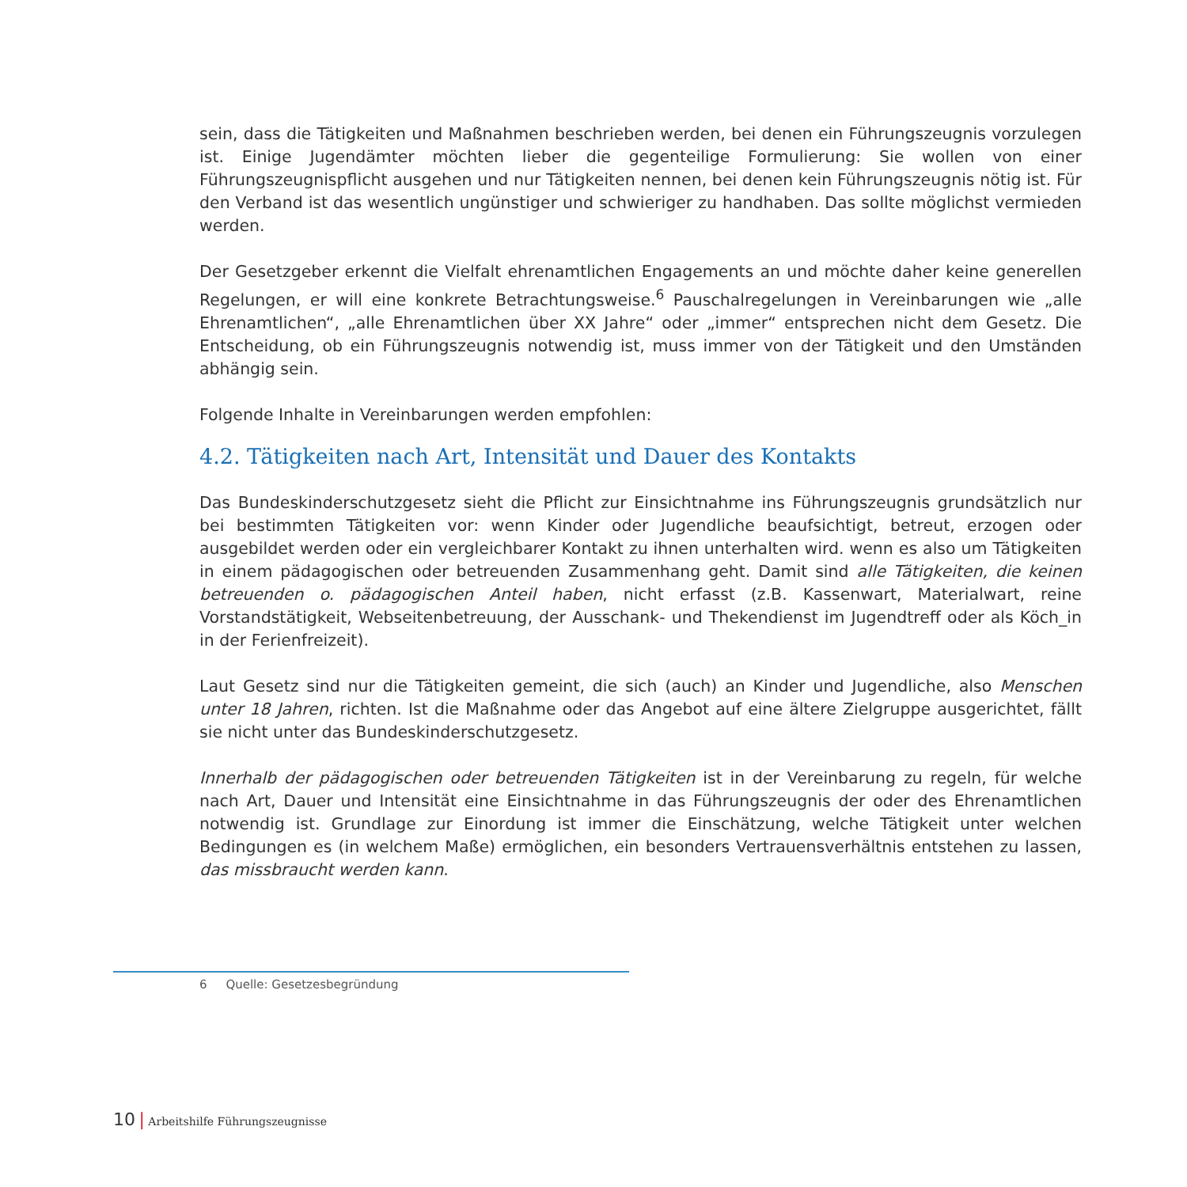sein, dass die Tätigkeiten und Maßnahmen beschrieben werden, bei denen ein Führungszeugnis vorzulegen ist. Einige Jugendämter möchten lieber die gegenteilige Formulierung: Sie wollen von einer Führungszeugnispflicht ausgehen und nur Tätigkeiten nennen, bei denen kein Führungszeugnis nötig ist. Für den Verband ist das wesentlich ungünstiger und schwieriger zu handhaben. Das sollte möglichst vermieden werden.
Der Gesetzgeber erkennt die Vielfalt ehrenamtlichen Engagements an und möchte daher keine generellen Regelungen, er will eine konkrete Betrachtungsweise.<sup>6</sup> Pauschalregelungen in Vereinbarungen wie „alle Ehrenamtlichen“, „alle Ehrenamtlichen über XX Jahre“ oder „immer“ entsprechen nicht dem Gesetz. Die Entscheidung, ob ein Führungszeugnis notwendig ist, muss immer von der Tätigkeit und den Umständen abhängig sein.
Folgende Inhalte in Vereinbarungen werden empfohlen:
4.2. Tätigkeiten nach Art, Intensität und Dauer des Kontakts
Das Bundeskinderschutzgesetz sieht die Pflicht zur Einsichtnahme ins Führungszeugnis grundsätzlich nur bei bestimmten Tätigkeiten vor: wenn Kinder oder Jugendliche beaufsichtigt, betreut, erzogen oder ausgebildet werden oder ein vergleichbarer Kontakt zu ihnen unterhalten wird. wenn es also um Tätigkeiten in einem pädagogischen oder betreuenden Zusammenhang geht. Damit sind alle Tätigkeiten, die keinen betreuenden o. pädagogischen Anteil haben, nicht erfasst (z.B. Kassenwart, Materialwart, reine Vorstandstätigkeit, Webseitenbetreuung, der Ausschank- und Thekendienst im Jugendtreff oder als Köch_in in der Ferienfreizeit).
Laut Gesetz sind nur die Tätigkeiten gemeint, die sich (auch) an Kinder und Jugendliche, also Menschen unter 18 Jahren, richten. Ist die Maßnahme oder das Angebot auf eine ältere Zielgruppe ausgerichtet, fällt sie nicht unter das Bundeskinderschutzgesetz.
Innerhalb der pädagogischen oder betreuenden Tätigkeiten ist in der Vereinbarung zu regeln, für welche nach Art, Dauer und Intensität eine Einsichtnahme in das Führungszeugnis der oder des Ehrenamtlichen notwendig ist. Grundlage zur Einordung ist immer die Einschätzung, welche Tätigkeit unter welchen Bedingungen es (in welchem Maße) ermöglichen, ein besonders Vertrauensverhältnis entstehen zu lassen, das missbraucht werden kann.
6 Quelle: Gesetzesbegründung
10 | Arbeitshilfe Führungszeugnisse